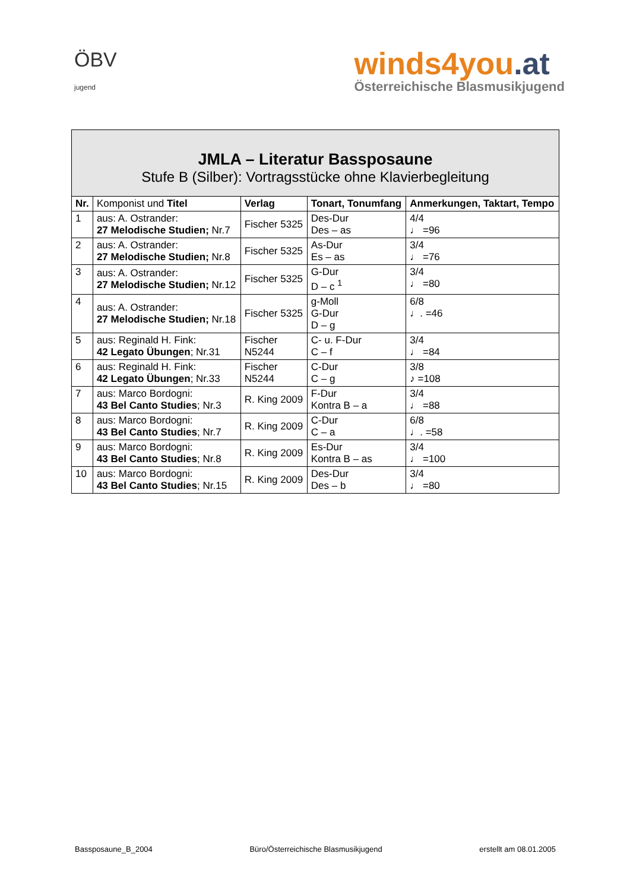ÖBV
jugend
winds4you.at
Österreichische Blasmusikjugend
| JMLA – Literatur Bassposaune Stufe B (Silber): Vortragsstücke ohne Klavierbegleitung | | | | |
| Nr. | Komponist und Titel | Verlag | Tonart, Tonumfang | Anmerkungen, Taktart, Tempo |
| 1 | aus: A. Ostrander: 27 Melodische Studien; Nr.7 | Fischer 5325 | Des-Dur Des – as | 4/4 ♩ =96 |
| 2 | aus: A. Ostrander: 27 Melodische Studien; Nr.8 | Fischer 5325 | As-Dur Es – as | 3/4 ♩ =76 |
| 3 | aus: A. Ostrander: 27 Melodische Studien; Nr.12 | Fischer 5325 | G-Dur D – c <sup>1</sup> | 3/4 ♩ =80 |
| 4 | aus: A. Ostrander: 27 Melodische Studien; Nr.18 | Fischer 5325 | g-Moll G-Dur D – g | 6/8 ♩. =46 |
| 5 | aus: Reginald H. Fink: 42 Legato Übungen ; Nr.31 | Fischer N5244 | C- u. F-Dur C – f | 3/4 ♩ =84 |
| 6 | aus: Reginald H. Fink: 42 Legato Übungen ; Nr.33 | Fischer N5244 | C-Dur C – g | 3/8 ♪ =108 |
| 7 | aus: Marco Bordogni: 43 Bel Canto Studies ; Nr.3 | R. King 2009 | F-Dur Kontra B – a | 3/4 ♩ =88 |
| 8 | aus: Marco Bordogni: 43 Bel Canto Studies ; Nr.7 | R. King 2009 | C-Dur C – a | 6/8 ♩. =58 |
| 9 | aus: Marco Bordogni: 43 Bel Canto Studies ; Nr.8 | R. King 2009 | Es-Dur Kontra B – as | 3/4 ♩ =100 |
| 10 | aus: Marco Bordogni: 43 Bel Canto Studies ; Nr.15 | R. King 2009 | Des-Dur Des – b | 3/4 ♩ =80 |
Bassposaune_B_2004 Büro/Österreichische Blasmusikjugend erstellt am 08.01.2005